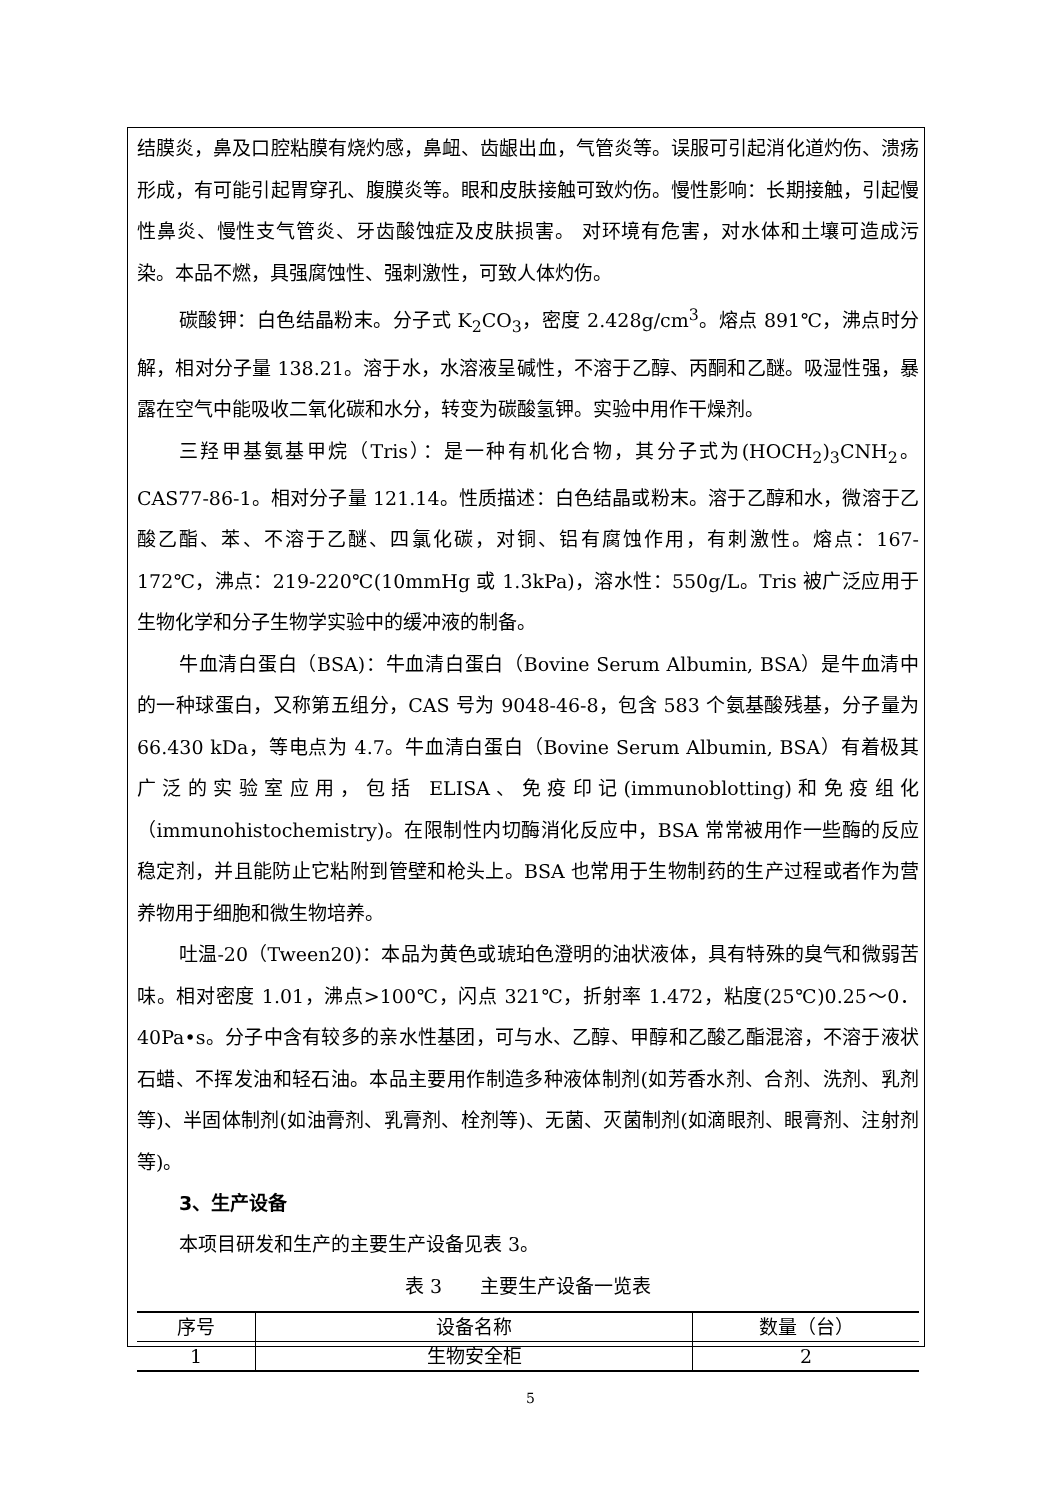结膜炎，鼻及口腔粘膜有烧灼感，鼻衄、齿龈出血，气管炎等。误服可引起消化道灼伤、溃疡形成，有可能引起胃穿孔、腹膜炎等。眼和皮肤接触可致灼伤。慢性影响：长期接触，引起慢性鼻炎、慢性支气管炎、牙齿酸蚀症及皮肤损害。 对环境有危害，对水体和土壤可造成污染。本品不燃，具强腐蚀性、强刺激性，可致人体灼伤。
碳酸钾：白色结晶粉末。分子式 K<sub>2</sub>CO<sub>3</sub>，密度 2.428g/cm<sup>3</sup>。熔点 891℃，沸点时分解，相对分子量 138.21。溶于水，水溶液呈碱性，不溶于乙醇、丙酮和乙醚。吸湿性强，暴露在空气中能吸收二氧化碳和水分，转变为碳酸氢钾。实验中用作干燥剂。
三羟甲基氨基甲烷（Tris）：是一种有机化合物，其分子式为(HOCH<sub>2</sub>)<sub>3</sub>CNH<sub>2</sub>。CAS77-86-1。相对分子量 121.14。性质描述：白色结晶或粉末。溶于乙醇和水，微溶于乙酸乙酯、苯、不溶于乙醚、四氯化碳，对铜、铝有腐蚀作用，有刺激性。熔点：167-172℃，沸点：219-220℃(10mmHg 或 1.3kPa)，溶水性：550g/L。Tris 被广泛应用于生物化学和分子生物学实验中的缓冲液的制备。
牛血清白蛋白（BSA)：牛血清白蛋白（Bovine Serum Albumin, BSA）是牛血清中的一种球蛋白，又称第五组分，CAS 号为 9048-46-8，包含 583 个氨基酸残基，分子量为 66.430 kDa，等电点为 4.7。牛血清白蛋白（Bovine Serum Albumin, BSA）有着极其广泛的实验室应用，包括 ELISA、免疫印记(immunoblotting)和免疫组化（immunohistochemistry)。在限制性内切酶消化反应中，BSA 常常被用作一些酶的反应稳定剂，并且能防止它粘附到管壁和枪头上。BSA 也常用于生物制药的生产过程或者作为营养物用于细胞和微生物培养。
吐温-20（Tween20)：本品为黄色或琥珀色澄明的油状液体，具有特殊的臭气和微弱苦味。相对密度 1.01，沸点>100℃，闪点 321℃，折射率 1.472，粘度(25℃)0.25～0．40Pa•s。分子中含有较多的亲水性基团，可与水、乙醇、甲醇和乙酸乙酯混溶，不溶于液状石蜡、不挥发油和轻石油。本品主要用作制造多种液体制剂(如芳香水剂、合剂、洗剂、乳剂等)、半固体制剂(如油膏剂、乳膏剂、栓剂等)、无菌、灭菌制剂(如滴眼剂、眼膏剂、注射剂等)。
3、生产设备
本项目研发和生产的主要生产设备见表 3。
表 3　　主要生产设备一览表
| 序号 | 设备名称 | 数量（台） |
| --- | --- | --- |
| 1 | 生物安全柜 | 2 |
5